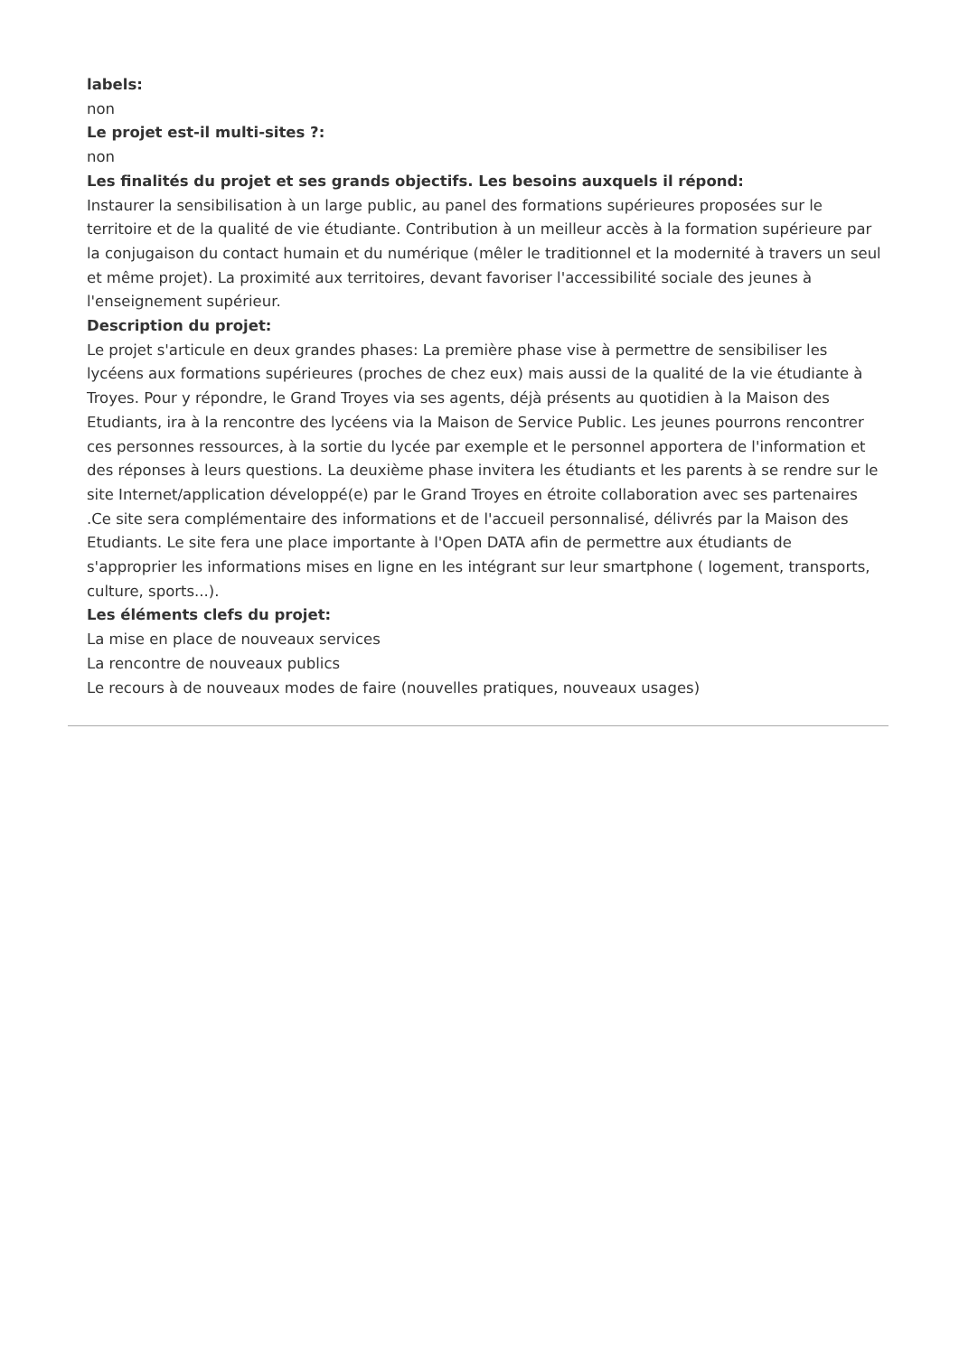labels:
non
Le projet est-il multi-sites ?:
non
Les finalités du projet et ses grands objectifs. Les besoins auxquels il répond:
Instaurer la sensibilisation à un large public, au panel des formations supérieures proposées sur le territoire et de la qualité de vie étudiante. Contribution à un meilleur accès à la formation supérieure par la conjugaison du contact humain et du numérique (mêler le traditionnel et la modernité à travers un seul et même projet). La proximité aux territoires, devant favoriser l'accessibilité sociale des jeunes à l'enseignement supérieur.
Description du projet:
Le projet s'articule en deux grandes phases: La première phase vise à permettre de sensibiliser les lycéens aux formations supérieures (proches de chez eux) mais aussi de la qualité de la vie étudiante à Troyes. Pour y répondre, le Grand Troyes via ses agents, déjà présents au quotidien à la Maison des Etudiants, ira à la rencontre des lycéens via la Maison de Service Public. Les jeunes pourrons rencontrer ces personnes ressources, à la sortie du lycée par exemple et le personnel apportera de l'information et des réponses à leurs questions. La deuxième phase invitera les étudiants et les parents à se rendre sur le site Internet/application développé(e) par le Grand Troyes en étroite collaboration avec ses partenaires .Ce site sera complémentaire des informations et de l'accueil personnalisé, délivrés par la Maison des Etudiants. Le site fera une place importante à l'Open DATA afin de permettre aux étudiants de s'approprier les informations mises en ligne en les intégrant sur leur smartphone ( logement, transports, culture, sports...).
Les éléments clefs du projet:
La mise en place de nouveaux services
La rencontre de nouveaux publics
Le recours à de nouveaux modes de faire (nouvelles pratiques, nouveaux usages)